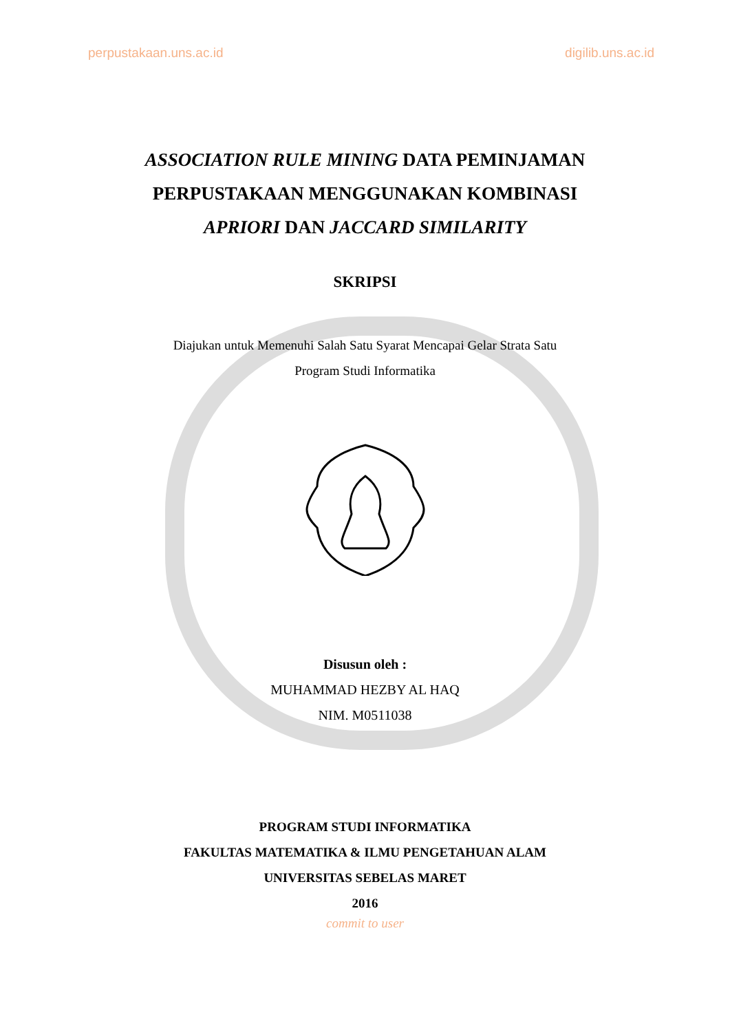perpustakaan.uns.ac.id digilib.uns.ac.id
ASSOCIATION RULE MINING DATA PEMINJAMAN
PERPUSTAKAAN MENGGUNAKAN KOMBINASI
APRIORI DAN JACCARD SIMILARITY
SKRIPSI
Diajukan untuk Memenuhi Salah Satu Syarat Mencapai Gelar Strata Satu
Program Studi Informatika
Disusun oleh :
MUHAMMAD HEZBY AL HAQ
NIM. M0511038
PROGRAM STUDI INFORMATIKA
FAKULTAS MATEMATIKA & ILMU PENGETAHUAN ALAM
UNIVERSITAS SEBELAS MARET
2016
commit to user